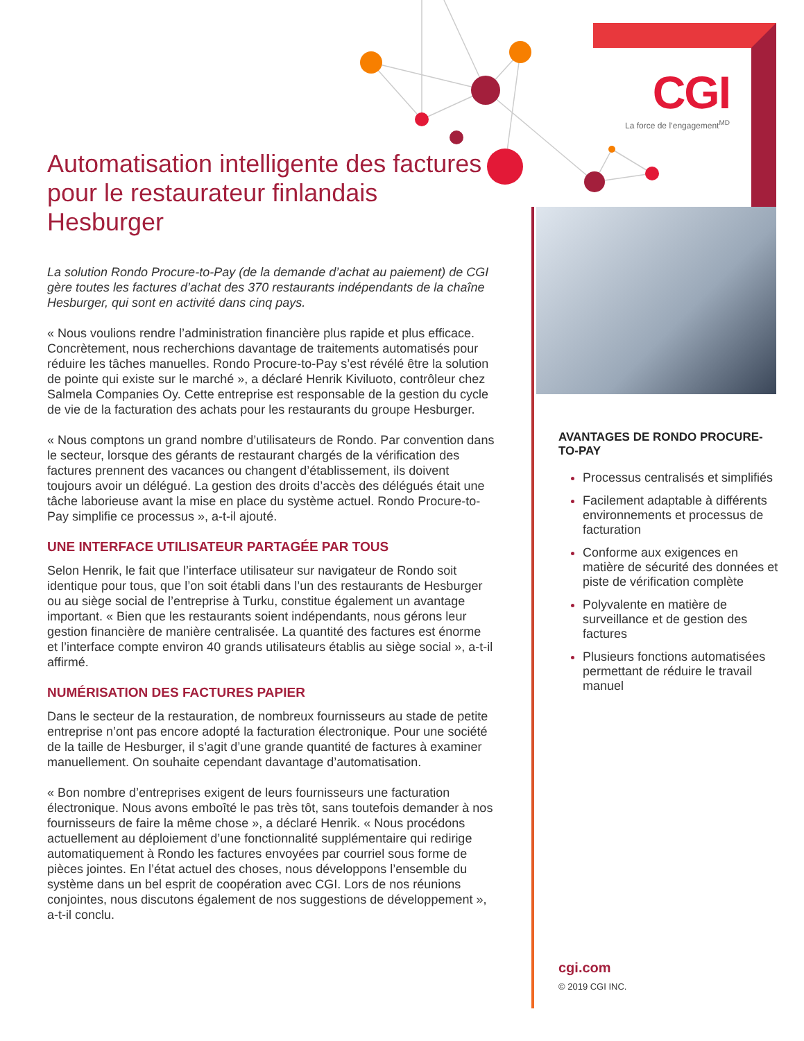CGI
La force de l’engagement<sup>MD</sup>
Automatisation intelligente des factures pour le restaurateur finlandais Hesburger
La solution Rondo Procure-to-Pay (de la demande d’achat au paiement) de CGI gère toutes les factures d’achat des 370 restaurants indépendants de la chaîne Hesburger, qui sont en activité dans cinq pays.
« Nous voulions rendre l’administration financière plus rapide et plus efficace. Concrètement, nous recherchions davantage de traitements automatisés pour réduire les tâches manuelles. Rondo Procure-to-Pay s’est révélé être la solution de pointe qui existe sur le marché », a déclaré Henrik Kiviluoto, contrôleur chez Salmela Companies Oy. Cette entreprise est responsable de la gestion du cycle de vie de la facturation des achats pour les restaurants du groupe Hesburger.
« Nous comptons un grand nombre d’utilisateurs de Rondo. Par convention dans le secteur, lorsque des gérants de restaurant chargés de la vérification des factures prennent des vacances ou changent d’établissement, ils doivent toujours avoir un délégué. La gestion des droits d’accès des délégués était une tâche laborieuse avant la mise en place du système actuel. Rondo Procure-to-Pay simplifie ce processus », a-t-il ajouté.
UNE INTERFACE UTILISATEUR PARTAGÉE PAR TOUS
Selon Henrik, le fait que l’interface utilisateur sur navigateur de Rondo soit identique pour tous, que l’on soit établi dans l’un des restaurants de Hesburger ou au siège social de l’entreprise à Turku, constitue également un avantage important. « Bien que les restaurants soient indépendants, nous gérons leur gestion financière de manière centralisée. La quantité des factures est énorme et l’interface compte environ 40 grands utilisateurs établis au siège social », a-t-il affirmé.
NUMÉRISATION DES FACTURES PAPIER
Dans le secteur de la restauration, de nombreux fournisseurs au stade de petite entreprise n’ont pas encore adopté la facturation électronique. Pour une société de la taille de Hesburger, il s’agit d’une grande quantité de factures à examiner manuellement. On souhaite cependant davantage d’automatisation.
« Bon nombre d’entreprises exigent de leurs fournisseurs une facturation électronique. Nous avons emboîté le pas très tôt, sans toutefois demander à nos fournisseurs de faire la même chose », a déclaré Henrik. « Nous procédons actuellement au déploiement d’une fonctionnalité supplémentaire qui redirige automatiquement à Rondo les factures envoyées par courriel sous forme de pièces jointes. En l’état actuel des choses, nous développons l’ensemble du système dans un bel esprit de coopération avec CGI. Lors de nos réunions conjointes, nous discutons également de nos suggestions de développement », a-t-il conclu.
AVANTAGES DE RONDO PROCURE-TO-PAY
Processus centralisés et simplifiés
Facilement adaptable à différents environnements et processus de facturation
Conforme aux exigences en matière de sécurité des données et piste de vérification complète
Polyvalente en matière de surveillance et de gestion des factures
Plusieurs fonctions automatisées permettant de réduire le travail manuel
cgi.com
© 2019 CGI INC.